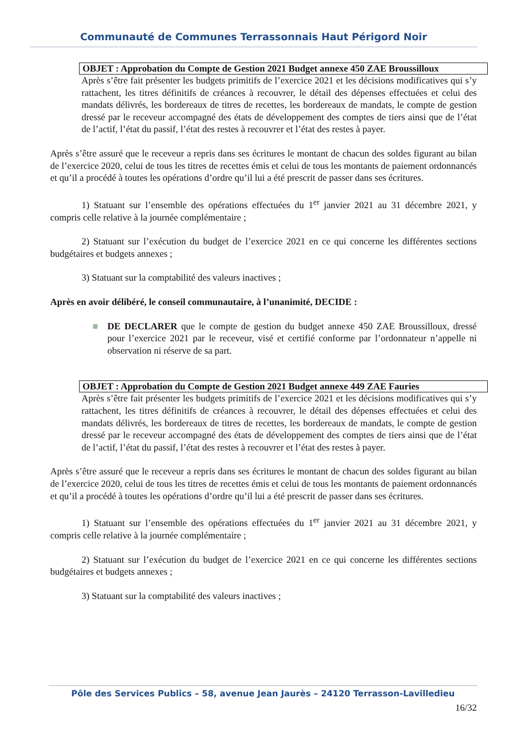Communauté de Communes Terrassonnais Haut Périgord Noir
OBJET : Approbation du Compte de Gestion 2021 Budget annexe 450 ZAE Broussilloux
Après s’être fait présenter les budgets primitifs de l’exercice 2021 et les décisions modificatives qui s’y rattachent, les titres définitifs de créances à recouvrer, le détail des dépenses effectuées et celui des mandats délivrés, les bordereaux de titres de recettes, les bordereaux de mandats, le compte de gestion dressé par le receveur accompagné des états de développement des comptes de tiers ainsi que de l’état de l’actif, l’état du passif, l’état des restes à recouvrer et l’état des restes à payer.
Après s’être assuré que le receveur a repris dans ses écritures le montant de chacun des soldes figurant au bilan de l’exercice 2020, celui de tous les titres de recettes émis et celui de tous les montants de paiement ordonnancés et qu’il a procédé à toutes les opérations d’ordre qu’il lui a été prescrit de passer dans ses écritures.
1) Statuant sur l’ensemble des opérations effectuées du 1<sup>er</sup> janvier 2021 au 31 décembre 2021, y compris celle relative à la journée complémentaire ;
2) Statuant sur l’exécution du budget de l’exercice 2021 en ce qui concerne les différentes sections budgétaires et budgets annexes ;
3) Statuant sur la comptabilité des valeurs inactives ;
Après en avoir délibéré, le conseil communautaire, à l’unanimité, DECIDE :
■ DE DECLARER que le compte de gestion du budget annexe 450 ZAE Broussilloux, dressé pour l’exercice 2021 par le receveur, visé et certifié conforme par l’ordonnateur n’appelle ni observation ni réserve de sa part.
OBJET : Approbation du Compte de Gestion 2021 Budget annexe 449 ZAE Fauries
Après s’être fait présenter les budgets primitifs de l’exercice 2021 et les décisions modificatives qui s’y rattachent, les titres définitifs de créances à recouvrer, le détail des dépenses effectuées et celui des mandats délivrés, les bordereaux de titres de recettes, les bordereaux de mandats, le compte de gestion dressé par le receveur accompagné des états de développement des comptes de tiers ainsi que de l’état de l’actif, l’état du passif, l’état des restes à recouvrer et l’état des restes à payer.
Après s’être assuré que le receveur a repris dans ses écritures le montant de chacun des soldes figurant au bilan de l’exercice 2020, celui de tous les titres de recettes émis et celui de tous les montants de paiement ordonnancés et qu’il a procédé à toutes les opérations d’ordre qu’il lui a été prescrit de passer dans ses écritures.
1) Statuant sur l’ensemble des opérations effectuées du 1<sup>er</sup> janvier 2021 au 31 décembre 2021, y compris celle relative à la journée complémentaire ;
2) Statuant sur l’exécution du budget de l’exercice 2021 en ce qui concerne les différentes sections budgétaires et budgets annexes ;
3) Statuant sur la comptabilité des valeurs inactives ;
Pôle des Services Publics – 58, avenue Jean Jaurès – 24120 Terrasson-Lavilledieu
16/32